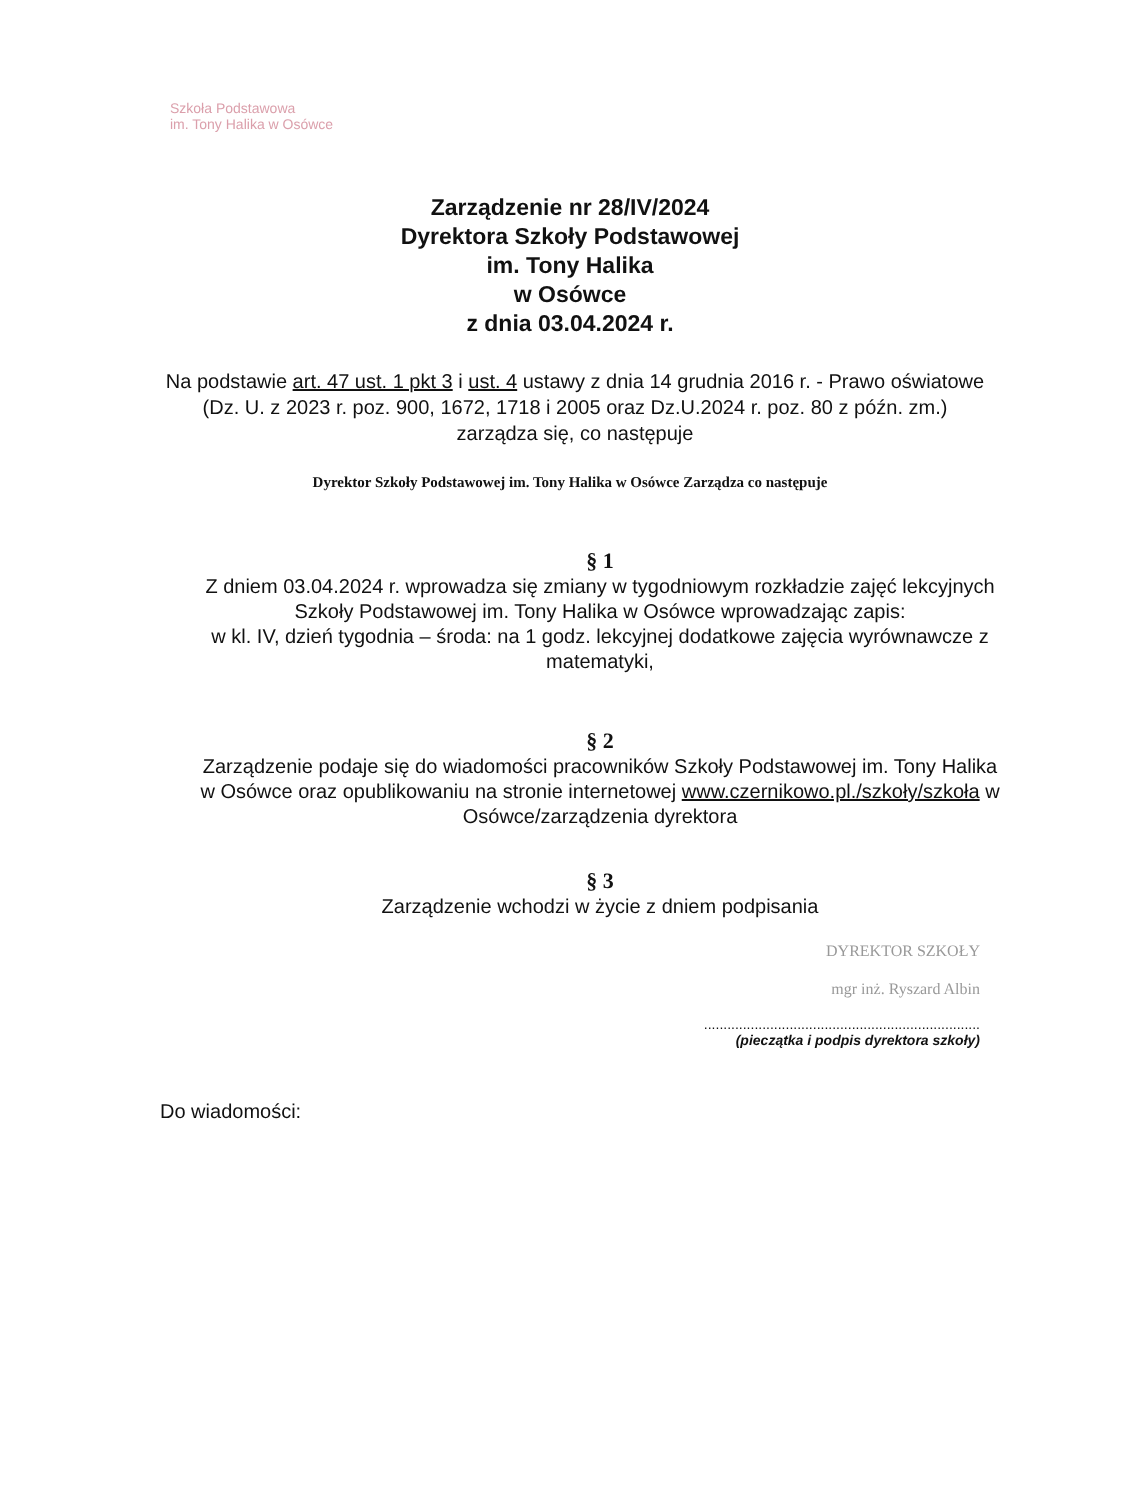Szkoła Podstawowa
im. Tony Halika w Osówce
Zarządzenie nr 28/IV/2024
Dyrektora Szkoły Podstawowej
im. Tony Halika
w Osówce
z dnia 03.04.2024 r.
Na podstawie art. 47 ust. 1 pkt 3 i ust. 4 ustawy z dnia 14 grudnia 2016 r. - Prawo oświatowe (Dz. U. z 2023 r. poz. 900, 1672, 1718 i 2005 oraz Dz.U.2024 r. poz. 80 z późn. zm.) zarządza się, co następuje
Dyrektor Szkoły Podstawowej im. Tony Halika w Osówce Zarządza co następuje
§ 1
Z dniem 03.04.2024 r. wprowadza się zmiany w tygodniowym rozkładzie zajęć lekcyjnych Szkoły Podstawowej im. Tony Halika w Osówce wprowadzając zapis:
w kl. IV, dzień tygodnia – środa: na 1 godz. lekcyjnej dodatkowe zajęcia wyrównawcze z matematyki,
§ 2
Zarządzenie podaje się do wiadomości pracowników Szkoły Podstawowej im. Tony Halika w Osówce oraz opublikowaniu na stronie internetowej www.czernikowo.pl./szkoły/szkoła w Osówce/zarządzenia dyrektora
§ 3
Zarządzenie wchodzi w życie z dniem podpisania
DYREKTOR SZKOŁY
mgr inż. Ryszard Albin
.......................................................................
(pieczątka i podpis dyrektora szkoły)
Do wiadomości: